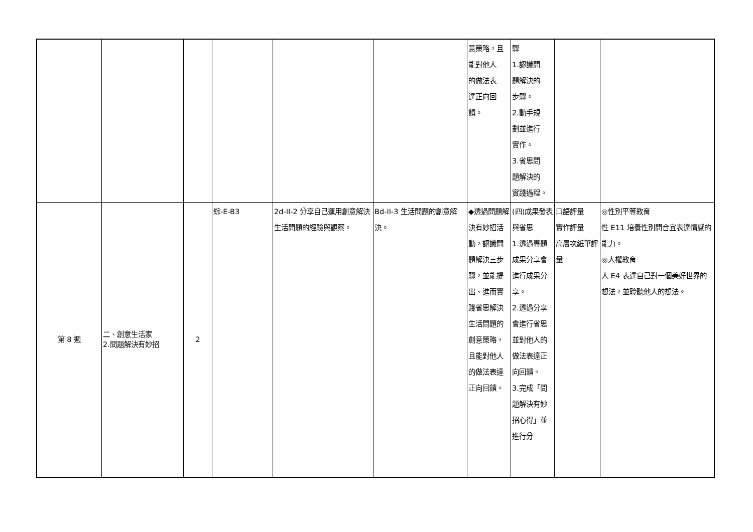| | | | | | | 意策略，且 能對他人 的做法表 達正向回 饋。 | 驟 1.認識問 題解決的 步驟。 2.動手規 劃並進行 實作。 3.省思問 題解決的 實踐過程。 | | |
| 第 8 週 | 二、創意生活家 2.問題解決有妙招 | 2 | 綜-E-B3 | 2d-II-2 分享自己運用創意解決生活問題的經驗與觀察。 | Bd-II-3 生活問題的創意解決。 | ◆透過問題解決有妙招活動，認識問題解決三步驟，並能提出、進而實踐省思解決生活問題的創意策略，且能對他人的做法表達正向回饋。 | (四)成果發表與省思 1.透過專題成果分享會進行成果分享。 2.透過分享會進行省思並對他人的做法表達正向回饋。 3.完成「問題解決有妙招心得」並進行分 | 口語評量 實作評量 高層次紙筆評量 | ◎性別平等教育 性 E11 培養性別間合宜表達情感的能力。 ◎人權教育 人 E4 表達自己對一個美好世界的想法，並聆聽他人的想法。 |